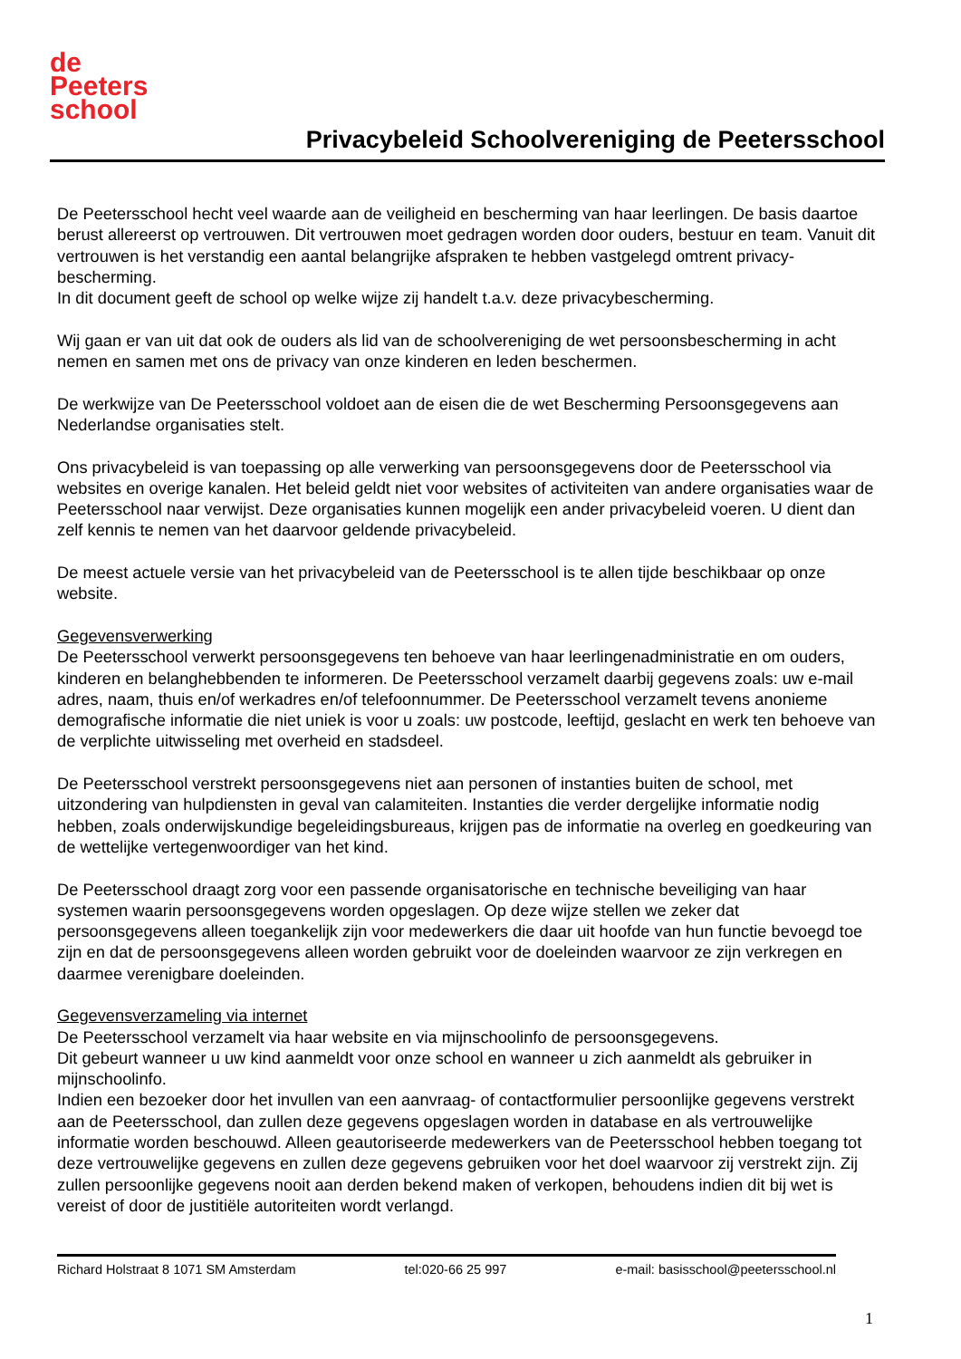de
Peeters
school
Privacybeleid Schoolvereniging de Peetersschool
De Peetersschool hecht veel waarde aan de veiligheid en bescherming van haar leerlingen. De basis daartoe berust allereerst op vertrouwen. Dit vertrouwen moet gedragen worden door ouders, bestuur en team. Vanuit dit vertrouwen is het verstandig een aantal belangrijke afspraken te hebben vastgelegd omtrent privacy-bescherming.
In dit document geeft de school op welke wijze zij handelt t.a.v. deze privacybescherming.
Wij gaan er van uit dat ook de ouders als lid van de schoolvereniging de wet persoonsbescherming in acht nemen en samen met ons de privacy van onze kinderen en leden beschermen.
De werkwijze van De Peetersschool voldoet aan de eisen die de wet Bescherming Persoonsgegevens aan Nederlandse organisaties stelt.
Ons privacybeleid is van toepassing op alle verwerking van persoonsgegevens door de Peetersschool via websites en overige kanalen. Het beleid geldt niet voor websites of activiteiten van andere organisaties waar de Peetersschool naar verwijst. Deze organisaties kunnen mogelijk een ander privacybeleid voeren. U dient dan zelf kennis te nemen van het daarvoor geldende privacybeleid.
De meest actuele versie van het privacybeleid van de Peetersschool is te allen tijde beschikbaar op onze website.
Gegevensverwerking
De Peetersschool verwerkt persoonsgegevens ten behoeve van haar leerlingenadministratie en om ouders, kinderen en belanghebbenden te informeren. De Peetersschool verzamelt daarbij gegevens zoals: uw e-mail adres, naam, thuis en/of werkadres en/of telefoonnummer. De Peetersschool verzamelt tevens anonieme demografische informatie die niet uniek is voor u zoals: uw postcode, leeftijd, geslacht en werk ten behoeve van de verplichte uitwisseling met overheid en stadsdeel.
De Peetersschool verstrekt persoonsgegevens niet aan personen of instanties buiten de school, met uitzondering van hulpdiensten in geval van calamiteiten. Instanties die verder dergelijke informatie nodig hebben, zoals onderwijskundige begeleidingsbureaus, krijgen pas de informatie na overleg en goedkeuring van de wettelijke vertegenwoordiger van het kind.
De Peetersschool draagt zorg voor een passende organisatorische en technische beveiliging van haar systemen waarin persoonsgegevens worden opgeslagen. Op deze wijze stellen we zeker dat persoonsgegevens alleen toegankelijk zijn voor medewerkers die daar uit hoofde van hun functie bevoegd toe zijn en dat de persoonsgegevens alleen worden gebruikt voor de doeleinden waarvoor ze zijn verkregen en daarmee verenigbare doeleinden.
Gegevensverzameling via internet
De Peetersschool verzamelt via haar website en via mijnschoolinfo de persoonsgegevens.
Dit gebeurt wanneer u uw kind aanmeldt voor onze school en wanneer u zich aanmeldt als gebruiker in mijnschoolinfo.
Indien een bezoeker door het invullen van een aanvraag- of contactformulier persoonlijke gegevens verstrekt aan de Peetersschool, dan zullen deze gegevens opgeslagen worden in database en als vertrouwelijke informatie worden beschouwd. Alleen geautoriseerde medewerkers van de Peetersschool hebben toegang tot deze vertrouwelijke gegevens en zullen deze gegevens gebruiken voor het doel waarvoor zij verstrekt zijn. Zij zullen persoonlijke gegevens nooit aan derden bekend maken of verkopen, behoudens indien dit bij wet is vereist of door de justitiële autoriteiten wordt verlangd.
Richard Holstraat 8 1071 SM Amsterdam tel:020-66 25 997 e-mail: basisschool@peetersschool.nl
1